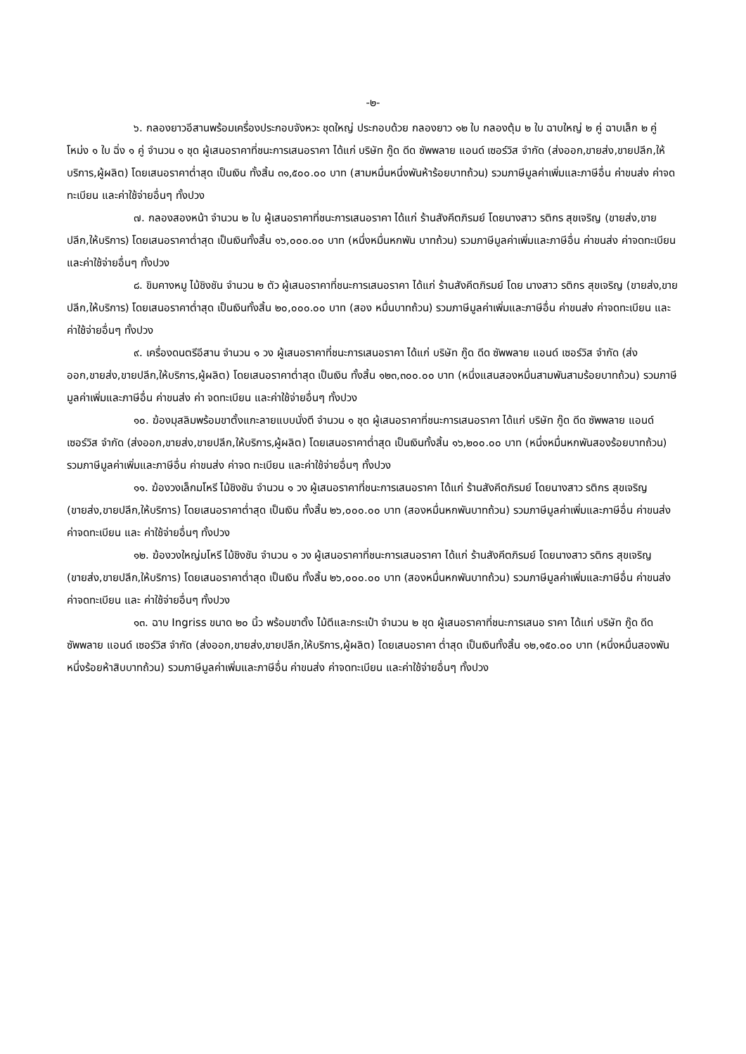-๒-
๖. กลองยาวอีสานพร้อมเครื่องประกอบจังหวะ ชุดใหญ่ ประกอบด้วย กลองยาว ๑๒ ใบ กลองตุ้ม ๒ ใบ ฉาบใหญ่ ๒ คู่ ฉาบเล็ก ๒ คู่ โหม่ง ๑ ใบ ฉิ่ง ๑ คู่ จำนวน ๑ ชุด ผู้เสนอราคาที่ชนะการเสนอราคา ได้แก่ บริษัท กู๊ด ดีด ซัพพลาย แอนด์ เซอร์วิส จำกัด (ส่งออก,ขายส่ง,ขายปลีก,ให้บริการ,ผู้ผลิต) โดยเสนอราคาต่ำสุด เป็นเงิน ทั้งสิ้น ๓๑,๕๐๐.๐๐ บาท (สามหมื่นหนึ่งพันห้าร้อยบาทถ้วน) รวมภาษีมูลค่าเพิ่มและภาษีอื่น ค่าขนส่ง ค่าจดทะเบียน และค่าใช้จ่ายอื่นๆ ทั้งปวง
๗. กลองสองหน้า จำนวน ๒ ใบ ผู้เสนอราคาที่ชนะการเสนอราคา ได้แก่ ร้านสังคีตภิรมย์ โดยนางสาว รติกร สุขเจริญ (ขายส่ง,ขายปลีก,ให้บริการ) โดยเสนอราคาต่ำสุด เป็นเงินทั้งสิ้น ๑๖,๐๐๐.๐๐ บาท (หนึ่งหมื่นหกพัน บาทถ้วน) รวมภาษีมูลค่าเพิ่มและภาษีอื่น ค่าขนส่ง ค่าจดทะเบียน และค่าใช้จ่ายอื่นๆ ทั้งปวง
๘. ขิมคางหมู ไม้ชิงชัน จำนวน ๒ ตัว ผู้เสนอราคาที่ชนะการเสนอราคา ได้แก่ ร้านสังคีตภิรมย์ โดย นางสาว รติกร สุขเจริญ (ขายส่ง,ขายปลีก,ให้บริการ) โดยเสนอราคาต่ำสุด เป็นเงินทั้งสิ้น ๒๐,๐๐๐.๐๐ บาท (สอง หมื่นบาทถ้วน) รวมภาษีมูลค่าเพิ่มและภาษีอื่น ค่าขนส่ง ค่าจดทะเบียน และค่าใช้จ่ายอื่นๆ ทั้งปวง
๙. เครื่องดนตรีอีสาน จำนวน ๑ วง ผู้เสนอราคาที่ชนะการเสนอราคา ได้แก่ บริษัท กู๊ด ดีด ซัพพลาย แอนด์ เซอร์วิส จำกัด (ส่งออก,ขายส่ง,ขายปลีก,ให้บริการ,ผู้ผลิต) โดยเสนอราคาต่ำสุด เป็นเงิน ทั้งสิ้น ๑๒๓,๓๐๐.๐๐ บาท (หนึ่งแสนสองหมื่นสามพันสามร้อยบาทถ้วน) รวมภาษีมูลค่าเพิ่มและภาษีอื่น ค่าขนส่ง ค่า จดทะเบียน และค่าใช้จ่ายอื่นๆ ทั้งปวง
๑๐. ฆ้องมุสลิมพร้อมขาตั้งแกะลายแบบนั่งตี จำนวน ๑ ชุด ผู้เสนอราคาที่ชนะการเสนอราคา ได้แก่ บริษัท กู๊ด ดีด ซัพพลาย แอนด์ เซอร์วิส จำกัด (ส่งออก,ขายส่ง,ขายปลีก,ให้บริการ,ผู้ผลิต) โดยเสนอราคาต่ำสุด เป็นเงินทั้งสิ้น ๑๖,๒๐๐.๐๐ บาท (หนึ่งหมื่นหกพันสองร้อยบาทถ้วน) รวมภาษีมูลค่าเพิ่มและภาษีอื่น ค่าขนส่ง ค่าจด ทะเบียน และค่าใช้จ่ายอื่นๆ ทั้งปวง
๑๑. ฆ้องวงเล็กมโหรี ไม้ชิงชัน จำนวน ๑ วง ผู้เสนอราคาที่ชนะการเสนอราคา ได้แก่ ร้านสังคีตภิรมย์ โดยนางสาว รติกร สุขเจริญ (ขายส่ง,ขายปลีก,ให้บริการ) โดยเสนอราคาต่ำสุด เป็นเงิน ทั้งสิ้น ๒๖,๐๐๐.๐๐ บาท (สองหมื่นหกพันบาทถ้วน) รวมภาษีมูลค่าเพิ่มและภาษีอื่น ค่าขนส่ง ค่าจดทะเบียน และ ค่าใช้จ่ายอื่นๆ ทั้งปวง
๑๒. ฆ้องวงใหญ่มโหรี ไม้ชิงชัน จำนวน ๑ วง ผู้เสนอราคาที่ชนะการเสนอราคา ได้แก่ ร้านสังคีตภิรมย์ โดยนางสาว รติกร สุขเจริญ (ขายส่ง,ขายปลีก,ให้บริการ) โดยเสนอราคาต่ำสุด เป็นเงิน ทั้งสิ้น ๒๖,๐๐๐.๐๐ บาท (สองหมื่นหกพันบาทถ้วน) รวมภาษีมูลค่าเพิ่มและภาษีอื่น ค่าขนส่ง ค่าจดทะเบียน และ ค่าใช้จ่ายอื่นๆ ทั้งปวง
๑๓. ฉาบ Ingriss ขนาด ๒๐ นิ้ว พร้อมขาตั้ง ไม้ตีและกระเป๋า จำนวน ๒ ชุด ผู้เสนอราคาที่ชนะการเสนอ ราคา ได้แก่ บริษัท กู๊ด ดีด ซัพพลาย แอนด์ เซอร์วิส จำกัด (ส่งออก,ขายส่ง,ขายปลีก,ให้บริการ,ผู้ผลิต) โดยเสนอราคา ต่ำสุด เป็นเงินทั้งสิ้น ๑๒,๑๕๐.๐๐ บาท (หนึ่งหมื่นสองพันหนึ่งร้อยห้าสิบบาทถ้วน) รวมภาษีมูลค่าเพิ่มและภาษีอื่น ค่าขนส่ง ค่าจดทะเบียน และค่าใช้จ่ายอื่นๆ ทั้งปวง